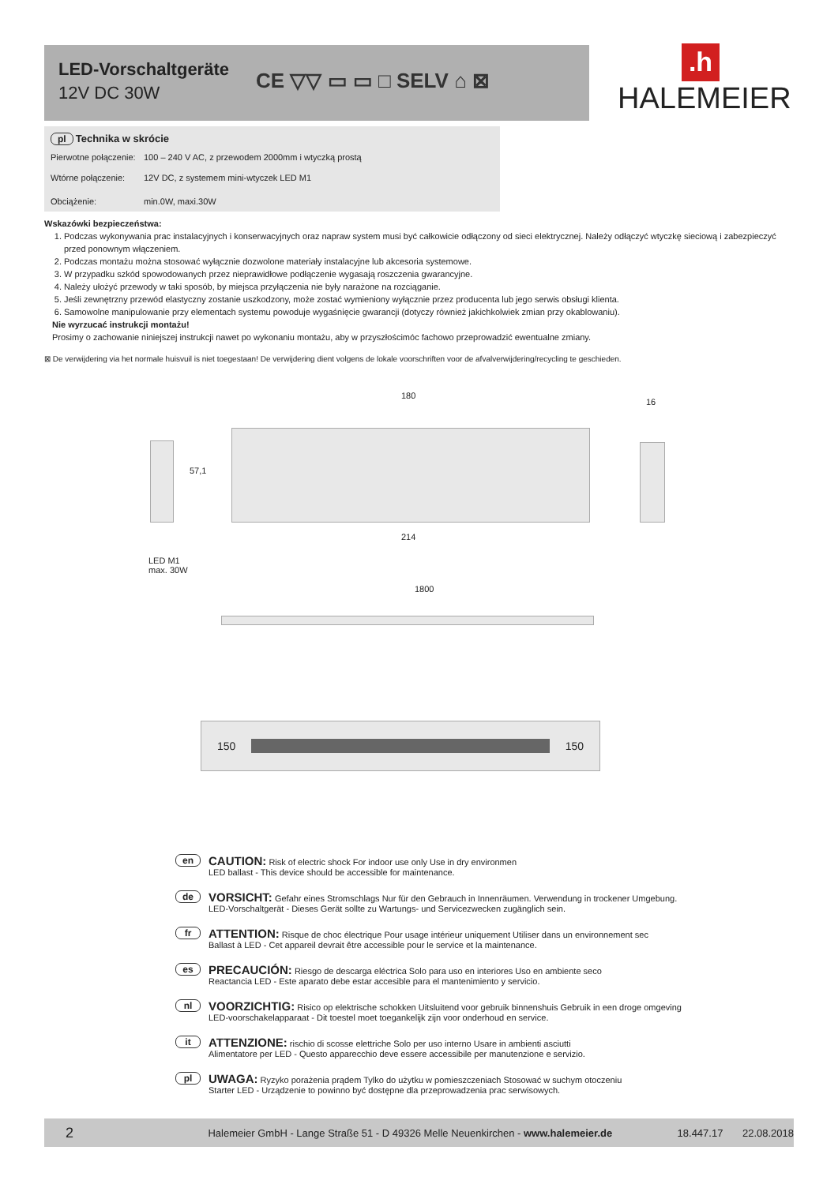LED-Vorschaltgeräte
12V DC 30W
CE ▽▽ ▭ ▭ □ SELV ⌂ ⊠
.h
HALEMEIER
pl Technika w skrócie
Pierwotne połączenie: 100 – 240 V AC, z przewodem 2000mm i wtyczką prostą
Wtórne połączenie: 12V DC, z systemem mini-wtyczek LED M1
Obciążenie: min.0W, maxi.30W
Wskazówki bezpieczeństwa:
1. Podczas wykonywania prac instalacyjnych i konserwacyjnych oraz napraw system musi być całkowicie odłączony od sieci elektrycznej. Należy odłączyć wtyczkę sieciową i zabezpieczyć przed ponownym włączeniem.
2. Podczas montażu można stosować wyłącznie dozwolone materiały instalacyjne lub akcesoria systemowe.
3. W przypadku szkód spowodowanych przez nieprawidłowe podłączenie wygasają roszczenia gwarancyjne.
4. Należy ułożyć przewody w taki sposób, by miejsca przyłączenia nie były narażone na rozciąganie.
5. Jeśli zewnętrzny przewód elastyczny zostanie uszkodzony, może zostać wymieniony wyłącznie przez producenta lub jego serwis obsługi klienta.
6. Samowolne manipulowanie przy elementach systemu powoduje wygaśnięcie gwarancji (dotyczy również jakichkolwiek zmian przy okablowaniu).
Nie wyrzucać instrukcji montażu!
Prosimy o zachowanie niniejszej instrukcji nawet po wykonaniu montażu, aby w przyszłościmóc fachowo przeprowadzić ewentualne zmiany.
⊠ De verwijdering via het normale huisvuil is niet toegestaan! De verwijdering dient volgens de lokale voorschriften voor de afvalverwijdering/recycling te geschieden.
180
16
57,1
214
LED M1
max. 30W
1800
150 150
en CAUTION: Risk of electric shock For indoor use only Use in dry environmen
LED ballast - This device should be accessible for maintenance.
de VORSICHT: Gefahr eines Stromschlags Nur für den Gebrauch in Innenräumen. Verwendung in trockener Umgebung.
LED-Vorschaltgerät - Dieses Gerät sollte zu Wartungs- und Servicezwecken zugänglich sein.
fr ATTENTION: Risque de choc électrique Pour usage intérieur uniquement Utiliser dans un environnement sec
Ballast à LED - Cet appareil devrait être accessible pour le service et la maintenance.
es PRECAUCIÓN: Riesgo de descarga eléctrica Solo para uso en interiores Uso en ambiente seco
Reactancia LED - Este aparato debe estar accesible para el mantenimiento y servicio.
nl VOORZICHTIG: Risico op elektrische schokken Uitsluitend voor gebruik binnenshuis Gebruik in een droge omgeving
LED-voorschakelapparaat - Dit toestel moet toegankelijk zijn voor onderhoud en service.
it ATTENZIONE: rischio di scosse elettriche Solo per uso interno Usare in ambienti asciutti
Alimentatore per LED - Questo apparecchio deve essere accessibile per manutenzione e servizio.
pl UWAGA: Ryzyko porażenia prądem Tylko do użytku w pomieszczeniach Stosować w suchym otoczeniu
Starter LED - Urządzenie to powinno być dostępne dla przeprowadzenia prac serwisowych.
2 Halemeier GmbH - Lange Straße 51 - D 49326 Melle Neuenkirchen - www.halemeier.de 18.447.17 22.08.2018